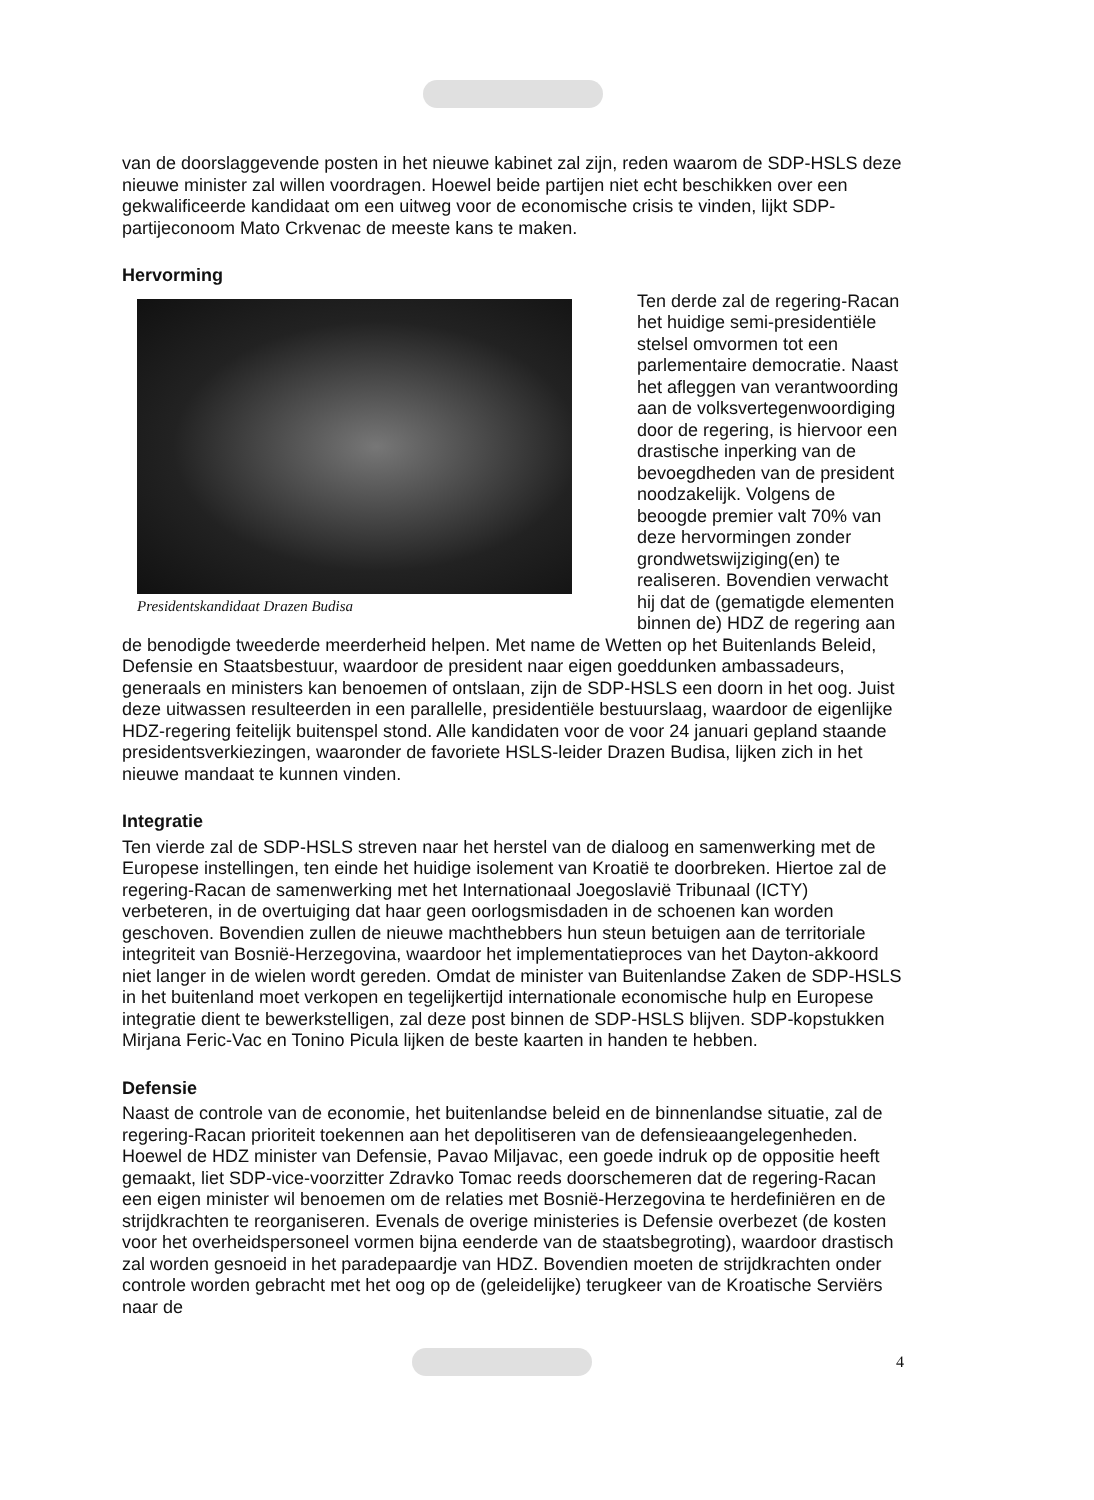van de doorslaggevende posten in het nieuwe kabinet zal zijn, reden waarom de SDP-HSLS deze nieuwe minister zal willen voordragen. Hoewel beide partijen niet echt beschikken over een gekwalificeerde kandidaat om een uitweg voor de economische crisis te vinden, lijkt SDP-partijeconoom Mato Crkvenac de meeste kans te maken.
Hervorming
Presidentskandidaat Drazen Budisa
Ten derde zal de regering-Racan het huidige semi-presidentiële stelsel omvormen tot een parlementaire democratie. Naast het afleggen van verantwoording aan de volksvertegenwoordiging door de regering, is hiervoor een drastische inperking van de bevoegdheden van de president noodzakelijk. Volgens de beoogde premier valt 70% van deze hervormingen zonder grondwetswijziging(en) te realiseren. Bovendien verwacht hij dat de (gematigde elementen binnen de) HDZ de regering aan de benodigde tweederde meerderheid helpen. Met name de Wetten op het Buitenlands Beleid, Defensie en Staatsbestuur, waardoor de president naar eigen goeddunken ambassadeurs, generaals en ministers kan benoemen of ontslaan, zijn de SDP-HSLS een doorn in het oog. Juist deze uitwassen resulteerden in een parallelle, presidentiële bestuurslaag, waardoor de eigenlijke HDZ-regering feitelijk buitenspel stond. Alle kandidaten voor de voor 24 januari gepland staande presidentsverkiezingen, waaronder de favoriete HSLS-leider Drazen Budisa, lijken zich in het nieuwe mandaat te kunnen vinden.
Integratie
Ten vierde zal de SDP-HSLS streven naar het herstel van de dialoog en samenwerking met de Europese instellingen, ten einde het huidige isolement van Kroatië te doorbreken. Hiertoe zal de regering-Racan de samenwerking met het Internationaal Joegoslavië Tribunaal (ICTY) verbeteren, in de overtuiging dat haar geen oorlogsmisdaden in de schoenen kan worden geschoven. Bovendien zullen de nieuwe machthebbers hun steun betuigen aan de territoriale integriteit van Bosnië-Herzegovina, waardoor het implementatieproces van het Dayton-akkoord niet langer in de wielen wordt gereden. Omdat de minister van Buitenlandse Zaken de SDP-HSLS in het buitenland moet verkopen en tegelijkertijd internationale economische hulp en Europese integratie dient te bewerkstelligen, zal deze post binnen de SDP-HSLS blijven. SDP-kopstukken Mirjana Feric-Vac en Tonino Picula lijken de beste kaarten in handen te hebben.
Defensie
Naast de controle van de economie, het buitenlandse beleid en de binnenlandse situatie, zal de regering-Racan prioriteit toekennen aan het depolitiseren van de defensieaangelegenheden. Hoewel de HDZ minister van Defensie, Pavao Miljavac, een goede indruk op de oppositie heeft gemaakt, liet SDP-vice-voorzitter Zdravko Tomac reeds doorschemeren dat de regering-Racan een eigen minister wil benoemen om de relaties met Bosnië-Herzegovina te herdefiniëren en de strijdkrachten te reorganiseren. Evenals de overige ministeries is Defensie overbezet (de kosten voor het overheidspersoneel vormen bijna eenderde van de staatsbegroting), waardoor drastisch zal worden gesnoeid in het paradepaardje van HDZ. Bovendien moeten de strijdkrachten onder controle worden gebracht met het oog op de (geleidelijke) terugkeer van de Kroatische Serviërs naar de
4